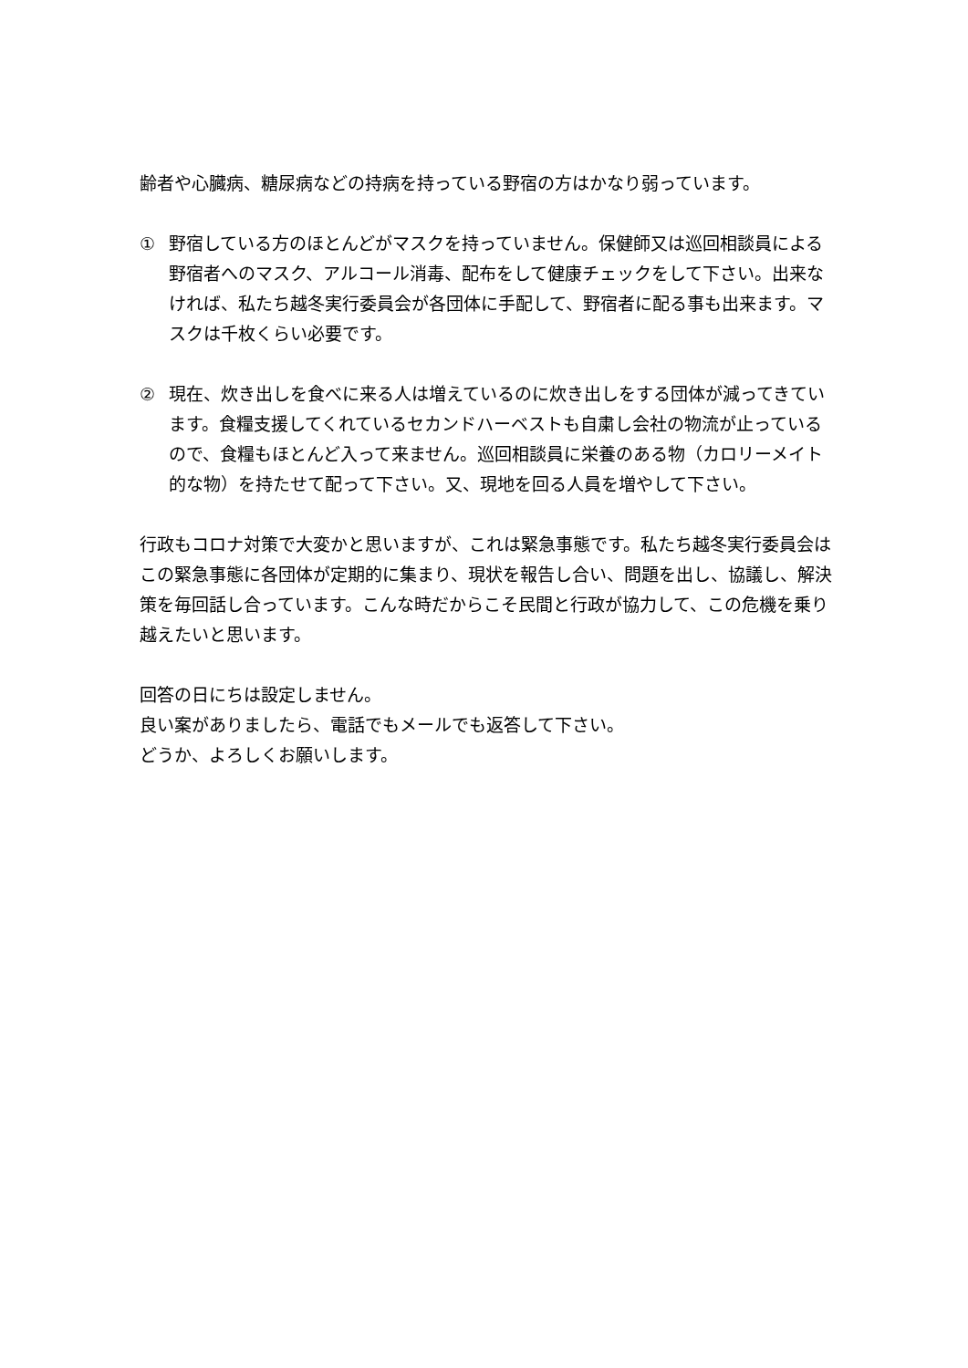齢者や心臓病、糖尿病などの持病を持っている野宿の方はかなり弱っています。
① 野宿している方のほとんどがマスクを持っていません。保健師又は巡回相談員による野宿者へのマスク、アルコール消毒、配布をして健康チェックをして下さい。出来なければ、私たち越冬実行委員会が各団体に手配して、野宿者に配る事も出来ます。マスクは千枚くらい必要です。
② 現在、炊き出しを食べに来る人は増えているのに炊き出しをする団体が減ってきています。食糧支援してくれているセカンドハーベストも自粛し会社の物流が止っているので、食糧もほとんど入って来ません。巡回相談員に栄養のある物（カロリーメイト的な物）を持たせて配って下さい。又、現地を回る人員を増やして下さい。
行政もコロナ対策で大変かと思いますが、これは緊急事態です。私たち越冬実行委員会はこの緊急事態に各団体が定期的に集まり、現状を報告し合い、問題を出し、協議し、解決策を毎回話し合っています。こんな時だからこそ民間と行政が協力して、この危機を乗り越えたいと思います。
回答の日にちは設定しません。
良い案がありましたら、電話でもメールでも返答して下さい。
どうか、よろしくお願いします。